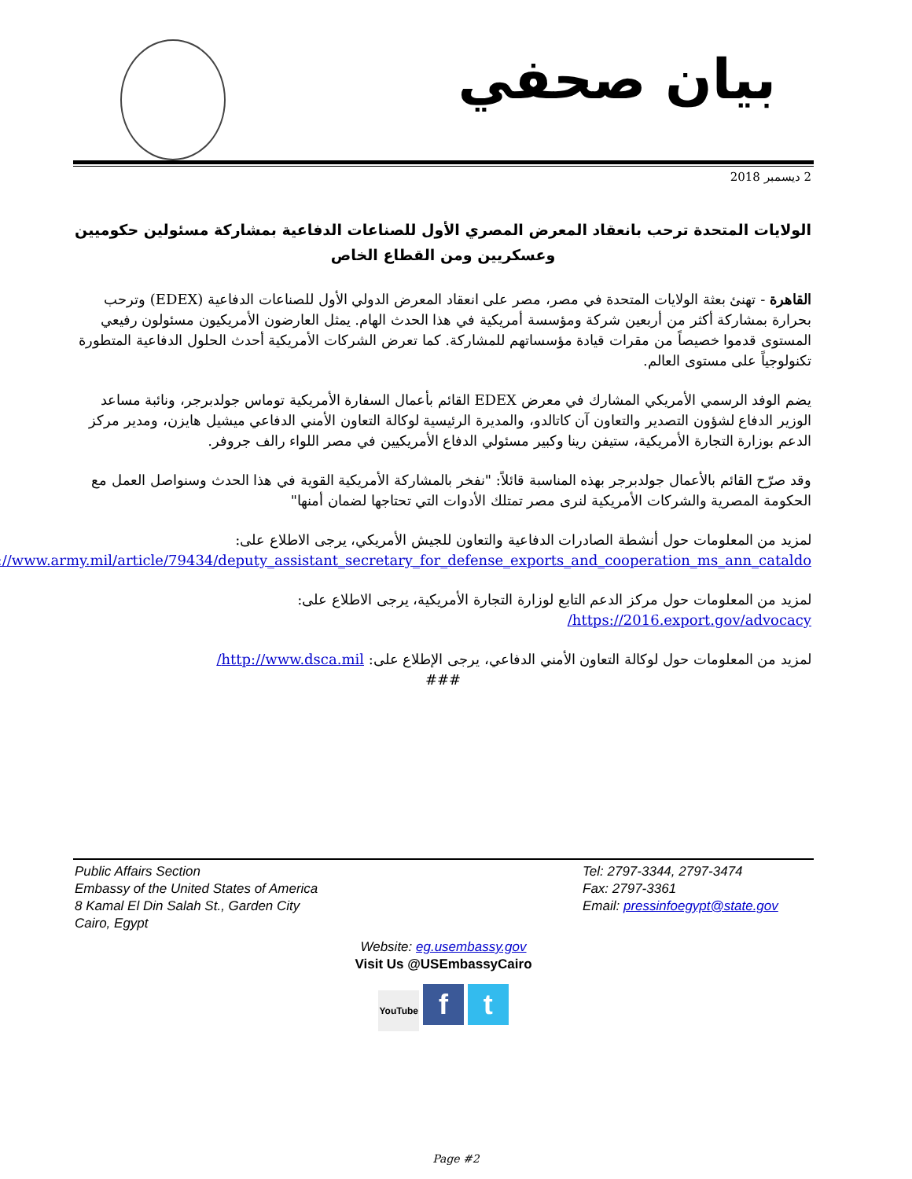بيان صحفي
2 ديسمبر 2018
الولايات المتحدة ترحب بانعقاد المعرض المصري الأول للصناعات الدفاعية بمشاركة مسئولين حكوميين وعسكريين ومن القطاع الخاص
القاهرة - تهنئ بعثة الولايات المتحدة في مصر، مصر على انعقاد المعرض الدولي الأول للصناعات الدفاعية (EDEX) وترحب بحرارة بمشاركة أكثر من أربعين شركة ومؤسسة أمريكية في هذا الحدث الهام. يمثل العارضون الأمريكيون مسئولون رفيعي المستوى قدموا خصيصاً من مقرات قيادة مؤسساتهم للمشاركة. كما تعرض الشركات الأمريكية أحدث الحلول الدفاعية المتطورة تكنولوجياً على مستوى العالم.
يضم الوفد الرسمي الأمريكي المشارك في معرض EDEX القائم بأعمال السفارة الأمريكية توماس جولدبرجر، ونائبة مساعد الوزير الدفاع لشؤون التصدير والتعاون آن كاتالدو، والمديرة الرئيسية لوكالة التعاون الأمني الدفاعي ميشيل هايزن، ومدير مركز الدعم بوزارة التجارة الأمريكية، ستيفن رينا وكبير مسئولي الدفاع الأمريكيين في مصر اللواء رالف جروفر.
وقد صرّح القائم بالأعمال جولدبرجر بهذه المناسبة قائلاً: "نفخر بالمشاركة الأمريكية القوية في هذا الحدث وسنواصل العمل مع الحكومة المصرية والشركات الأمريكية لنرى مصر تمتلك الأدوات التي تحتاجها لضمان أمنها"
لمزيد من المعلومات حول أنشطة الصادرات الدفاعية والتعاون للجيش الأمريكي، يرجى الاطلاع على:
https://www.army.mil/article/79434/deputy_assistant_secretary_for_defense_exports_and_cooperation_ms_ann_cataldo
لمزيد من المعلومات حول مركز الدعم التابع لوزارة التجارة الأمريكية، يرجى الاطلاع على:
https://2016.export.gov/advocacy/
لمزيد من المعلومات حول لوكالة التعاون الأمني الدفاعي، يرجى الإطلاع على: http://www.dsca.mil/
###
Public Affairs Section
Embassy of the United States of America
8 Kamal El Din Salah St., Garden City
Cairo, Egypt
Tel: 2797-3344, 2797-3474
Fax: 2797-3361
Email: pressinfoegypt@state.gov
Website: eg.usembassy.gov
Visit Us @USEmbassyCairo
YouTube f t
Page #2